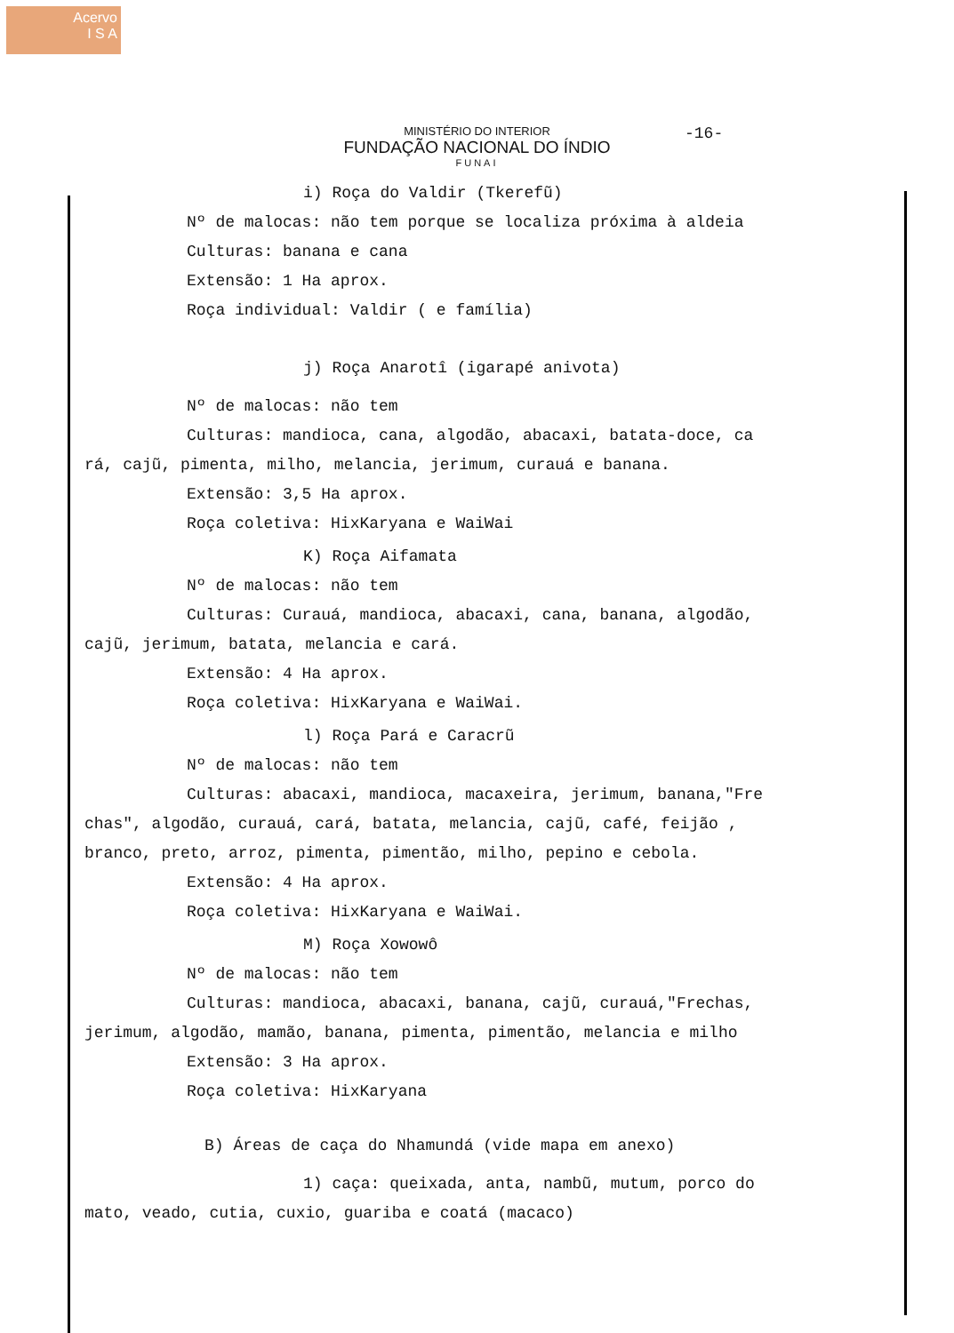Acervo
I S A
-16-
MINISTÉRIO DO INTERIOR
FUNDAÇÃO NACIONAL DO ÍNDIO
FUNAI
i) Roça do Valdir (Tkerefũ)
Nº de malocas: não tem porque se localiza próxima à aldeia
Culturas: banana e cana
Extensão: 1 Ha aprox.
Roça individual: Valdir ( e família)
j) Roça Anarotî (igarapé anivota)
Nº de malocas: não tem
Culturas: mandioca, cana, algodão, abacaxi, batata-doce, ca
rá, cajũ, pimenta, milho, melancia, jerimum, curauá e banana.
Extensão: 3,5 Ha aprox.
Roça coletiva: HixKaryana e WaiWai
K) Roça Aifamata
Nº de malocas: não tem
Culturas: Curauá, mandioca, abacaxi, cana, banana, algodão,
cajũ, jerimum, batata, melancia e cará.
Extensão: 4 Ha aprox.
Roça coletiva: HixKaryana e WaiWai.
l) Roça Pará e Caracrũ
Nº de malocas: não tem
Culturas: abacaxi, mandioca, macaxeira, jerimum, banana,"Fre
chas", algodão, curauá, cará, batata, melancia, cajũ, café, feijão ,
branco, preto, arroz, pimenta, pimentão, milho, pepino e cebola.
Extensão: 4 Ha aprox.
Roça coletiva: HixKaryana e WaiWai.
M) Roça Xowowô
Nº de malocas: não tem
Culturas: mandioca, abacaxi, banana, cajũ, curauá,"Frechas,
jerimum, algodão, mamão, banana, pimenta, pimentão, melancia e milho
Extensão: 3 Ha aprox.
Roça coletiva: HixKaryana
B) Áreas de caça do Nhamundá (vide mapa em anexo)
1) caça: queixada, anta, nambũ, mutum, porco do
mato, veado, cutia, cuxio, guariba e coatá (macaco)